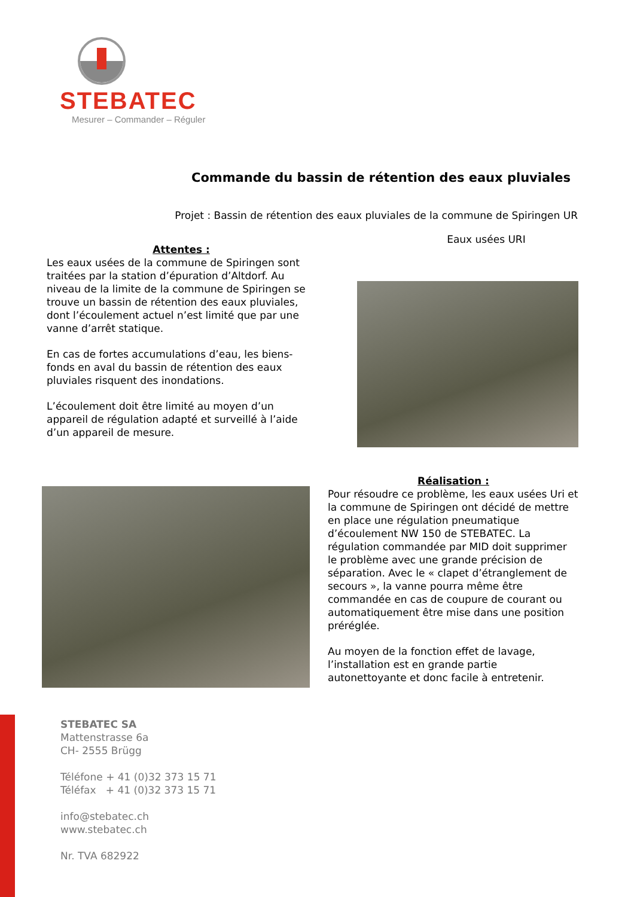STEBATEC
Mesurer – Commander – Réguler
Commande du bassin de rétention des eaux pluviales
Projet : Bassin de rétention des eaux pluviales de la commune de Spiringen UR
Eaux usées URI
Attentes :
Les eaux usées de la commune de Spiringen sont traitées par la station d’épuration d’Altdorf. Au niveau de la limite de la commune de Spiringen se trouve un bassin de rétention des eaux pluviales, dont l’écoulement actuel n’est limité que par une vanne d’arrêt statique.
En cas de fortes accumulations d’eau, les biens-fonds en aval du bassin de rétention des eaux pluviales risquent des inondations.
L’écoulement doit être limité au moyen d’un appareil de régulation adapté et surveillé à l’aide d’un appareil de mesure.
Réalisation :
Pour résoudre ce problème, les eaux usées Uri et la commune de Spiringen ont décidé de mettre en place une régulation pneumatique d’écoulement NW 150 de STEBATEC. La régulation commandée par MID doit supprimer le problème avec une grande précision de séparation. Avec le « clapet d’étranglement de secours », la vanne pourra même être commandée en cas de coupure de courant ou automatiquement être mise dans une position préréglée.
Au moyen de la fonction effet de lavage, l’installation est en grande partie autonettoyante et donc facile à entretenir.
STEBATEC SA
Mattenstrasse 6a
CH- 2555 Brügg
Téléfone + 41 (0)32 373 15 71
Téléfax + 41 (0)32 373 15 71
info@stebatec.ch
www.stebatec.ch
Nr. TVA 682922